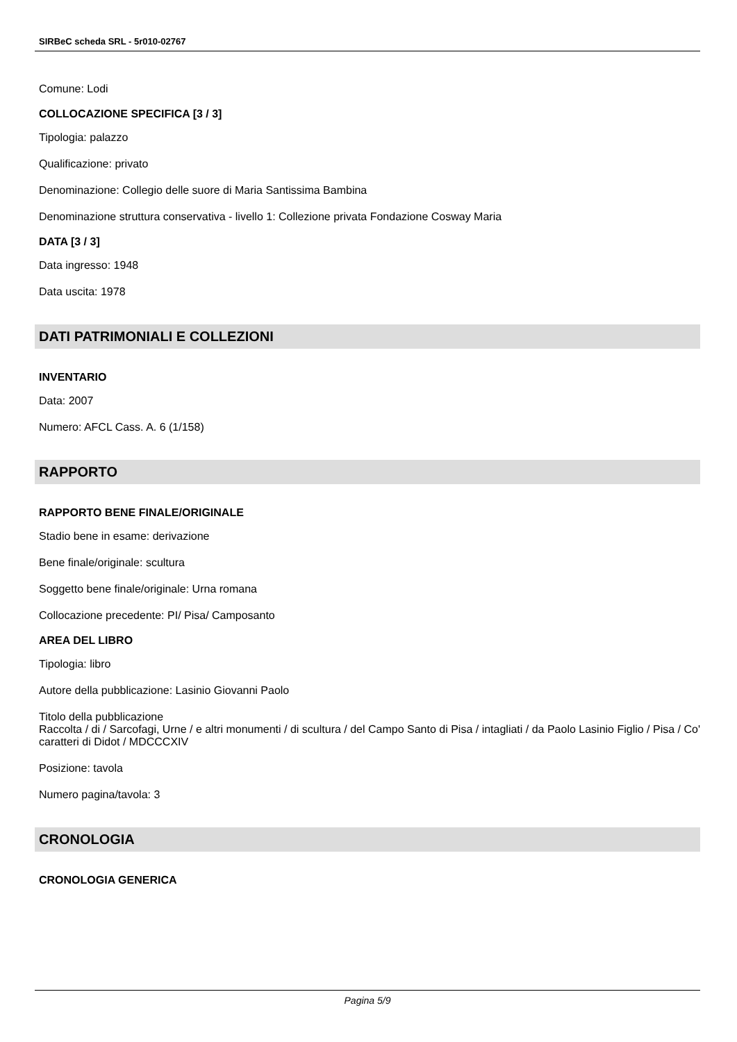SIRBeC scheda SRL - 5r010-02767
Comune: Lodi
COLLOCAZIONE SPECIFICA [3 / 3]
Tipologia: palazzo
Qualificazione: privato
Denominazione: Collegio delle suore di Maria Santissima Bambina
Denominazione struttura conservativa - livello 1: Collezione privata Fondazione Cosway Maria
DATA [3 / 3]
Data ingresso: 1948
Data uscita: 1978
DATI PATRIMONIALI E COLLEZIONI
INVENTARIO
Data: 2007
Numero: AFCL Cass. A. 6 (1/158)
RAPPORTO
RAPPORTO BENE FINALE/ORIGINALE
Stadio bene in esame: derivazione
Bene finale/originale: scultura
Soggetto bene finale/originale: Urna romana
Collocazione precedente: PI/ Pisa/ Camposanto
AREA DEL LIBRO
Tipologia: libro
Autore della pubblicazione: Lasinio Giovanni Paolo
Titolo della pubblicazione
Raccolta / di / Sarcofagi, Urne / e altri monumenti / di scultura / del Campo Santo di Pisa / intagliati / da Paolo Lasinio Figlio / Pisa / Co' caratteri di Didot / MDCCCXIV
Posizione: tavola
Numero pagina/tavola: 3
CRONOLOGIA
CRONOLOGIA GENERICA
Pagina 5/9